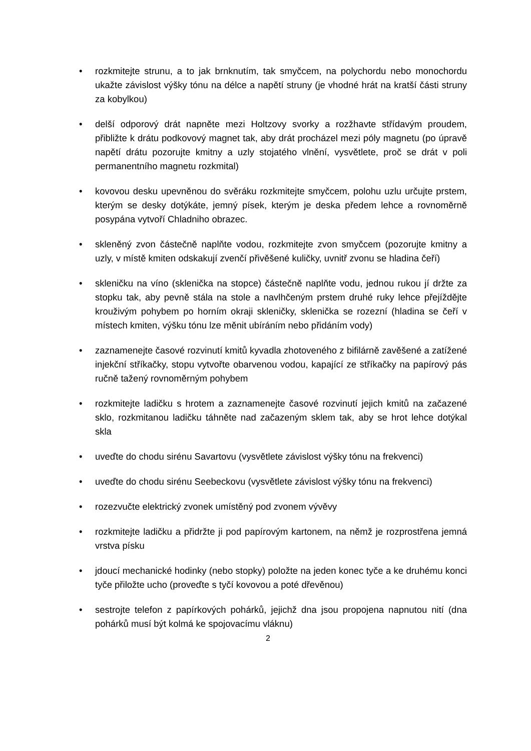• rozkmitejte strunu, a to jak brnknutím, tak smyčcem, na polychordu nebo monochordu ukažte závislost výšky tónu na délce a napětí struny (je vhodné hrát na kratší části struny za kobylkou)
• delší odporový drát napněte mezi Holtzovy svorky a rozžhavte střídavým proudem, přibližte k drátu podkovový magnet tak, aby drát procházel mezi póly magnetu (po úpravě napětí drátu pozorujte kmitny a uzly stojatého vlnění, vysvětlete, proč se drát v poli permanentního magnetu rozkmital)
• kovovou desku upevněnou do svěráku rozkmitejte smyčcem, polohu uzlu určujte prstem, kterým se desky dotýkáte, jemný písek, kterým je deska předem lehce a rovnoměrně posypána vytvoří Chladniho obrazec.
• skleněný zvon částečně naplňte vodou, rozkmitejte zvon smyčcem (pozorujte kmitny a uzly, v místě kmiten odskakují zvenčí přivěšené kuličky, uvnitř zvonu se hladina čeří)
• skleničku na víno (sklenička na stopce) částečně naplňte vodu, jednou rukou jí držte za stopku tak, aby pevně stála na stole a navlhčeným prstem druhé ruky lehce přejíždějte krouživým pohybem po horním okraji skleničky, sklenička se rozezní (hladina se čeří v místech kmiten, výšku tónu lze měnit ubíráním nebo přidáním vody)
• zaznamenejte časové rozvinutí kmitů kyvadla zhotoveného z bifilárně zavěšené a zatížené injekční stříkačky, stopu vytvořte obarvenou vodou, kapající ze stříkačky na papírový pás ručně tažený rovnoměrným pohybem
• rozkmitejte ladičku s hrotem a zaznamenejte časové rozvinutí jejich kmitů na začazené sklo, rozkmitanou ladičku táhněte nad začazeným sklem tak, aby se hrot lehce dotýkal skla
• uveďte do chodu sirénu Savartovu (vysvětlete závislost výšky tónu na frekvenci)
• uveďte do chodu sirénu Seebeckovu (vysvětlete závislost výšky tónu na frekvenci)
• rozezvučte elektrický zvonek umístěný pod zvonem vývěvy
• rozkmitejte ladičku a přidržte ji pod papírovým kartonem, na němž je rozprostřena jemná vrstva písku
• jdoucí mechanické hodinky (nebo stopky) položte na jeden konec tyče a ke druhému konci tyče přiložte ucho (proveďte s tyčí kovovou a poté dřevěnou)
• sestrojte telefon z papírkových pohárků, jejichž dna jsou propojena napnutou nití (dna pohárků musí být kolmá ke spojovacímu vláknu)
2